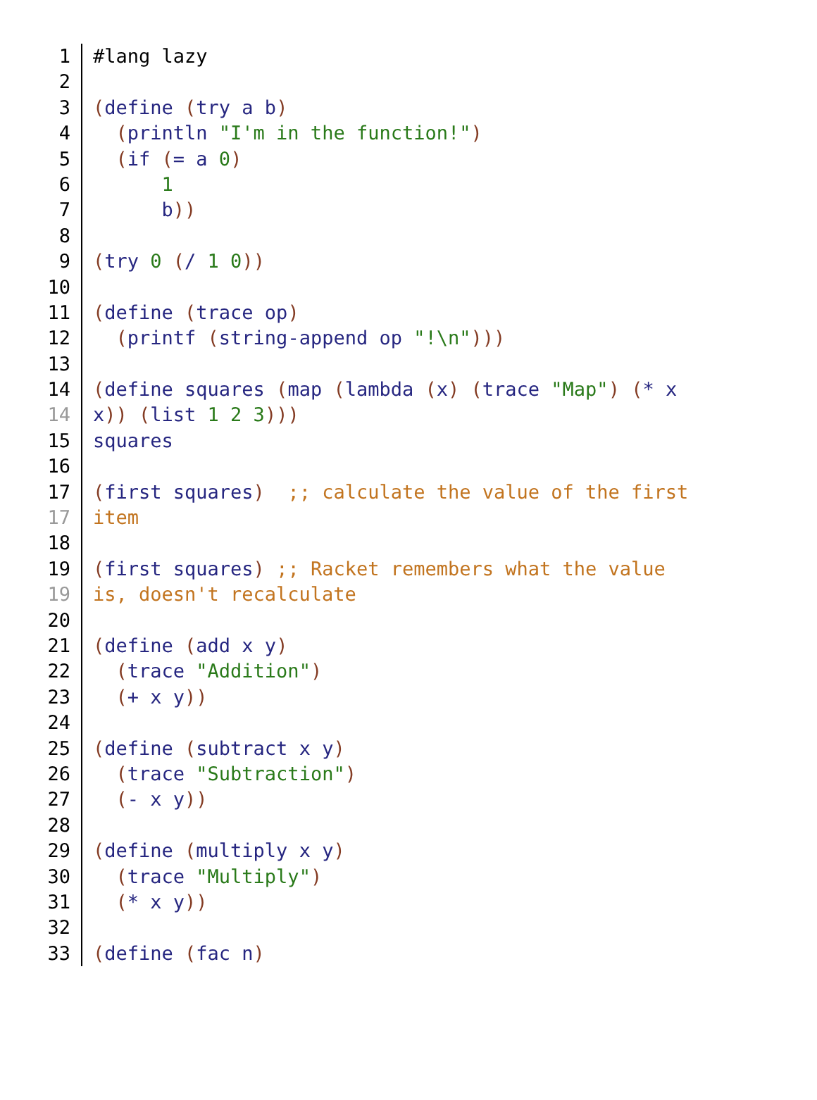1 #lang lazy
2
3 (define (try a b)
4 (println "I'm in the function!")
5 (if (= a 0)
6 1
7 b))
8
9 (try 0 (/ 1 0))
10
11 (define (trace op)
12 (printf (string-append op "!\n")))
13
14 (define squares (map (lambda (x) (trace "Map") (* x
14 x)) (list 1 2 3)))
15 squares
16
17 (first squares) ;; calculate the value of the first
17 item
18
19 (first squares) ;; Racket remembers what the value
19 is, doesn't recalculate
20
21 (define (add x y)
22 (trace "Addition")
23 (+ x y))
24
25 (define (subtract x y)
26 (trace "Subtraction")
27 (- x y))
28
29 (define (multiply x y)
30 (trace "Multiply")
31 (* x y))
32
33 (define (fac n)